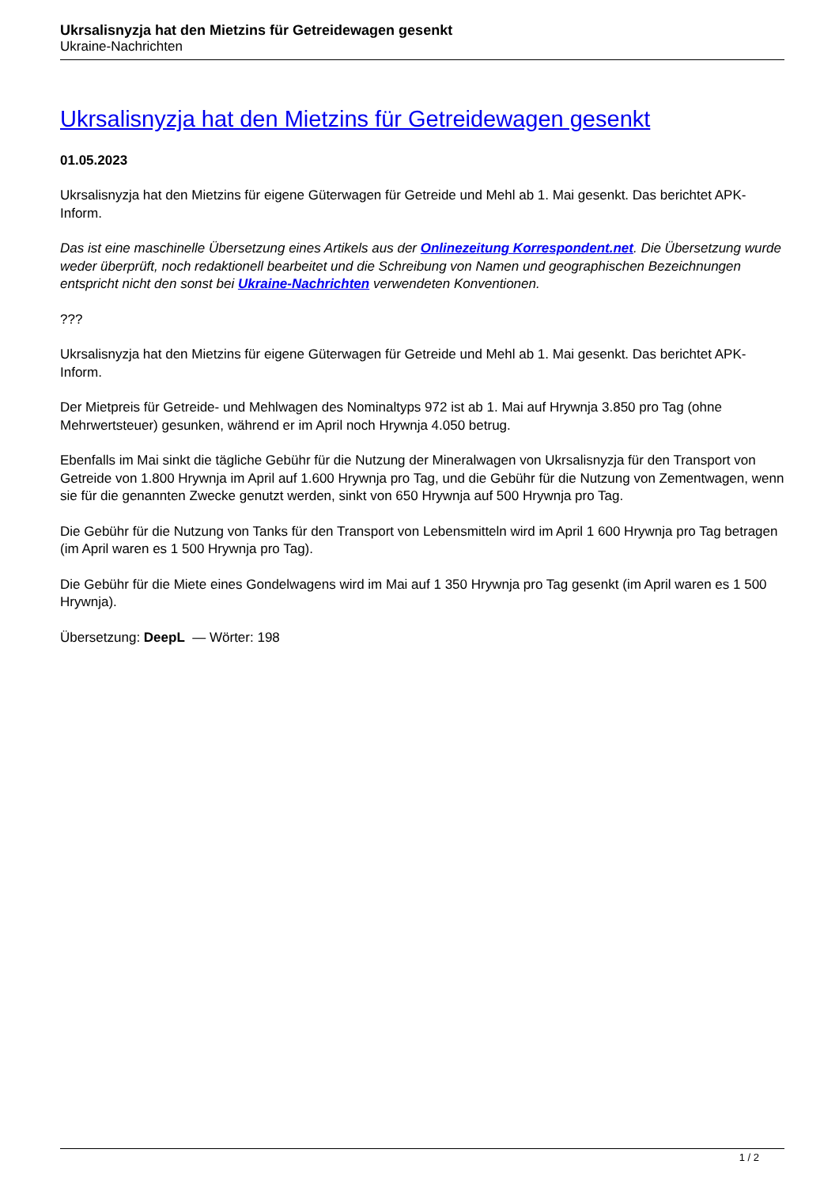Ukrsalisnyzja hat den Mietzins für Getreidewagen gesenkt
Ukraine-Nachrichten
Ukrsalisnyzja hat den Mietzins für Getreidewagen gesenkt
01.05.2023
Ukrsalisnyzja hat den Mietzins für eigene Güterwagen für Getreide und Mehl ab 1. Mai gesenkt. Das berichtet APK-Inform.
Das ist eine maschinelle Übersetzung eines Artikels aus der Onlinezeitung Korrespondent.net. Die Übersetzung wurde weder überprüft, noch redaktionell bearbeitet und die Schreibung von Namen und geographischen Bezeichnungen entspricht nicht den sonst bei Ukraine-Nachrichten verwendeten Konventionen.
???
Ukrsalisnyzja hat den Mietzins für eigene Güterwagen für Getreide und Mehl ab 1. Mai gesenkt. Das berichtet APK-Inform.
Der Mietpreis für Getreide- und Mehlwagen des Nominaltyps 972 ist ab 1. Mai auf Hrywnja 3.850 pro Tag (ohne Mehrwertsteuer) gesunken, während er im April noch Hrywnja 4.050 betrug.
Ebenfalls im Mai sinkt die tägliche Gebühr für die Nutzung der Mineralwagen von Ukrsalisnyzja für den Transport von Getreide von 1.800 Hrywnja im April auf 1.600 Hrywnja pro Tag, und die Gebühr für die Nutzung von Zementwagen, wenn sie für die genannten Zwecke genutzt werden, sinkt von 650 Hrywnja auf 500 Hrywnja pro Tag.
Die Gebühr für die Nutzung von Tanks für den Transport von Lebensmitteln wird im April 1 600 Hrywnja pro Tag betragen (im April waren es 1 500 Hrywnja pro Tag).
Die Gebühr für die Miete eines Gondelwagens wird im Mai auf 1 350 Hrywnja pro Tag gesenkt (im April waren es 1 500 Hrywnja).
Übersetzung: DeepL — Wörter: 198
1 / 2